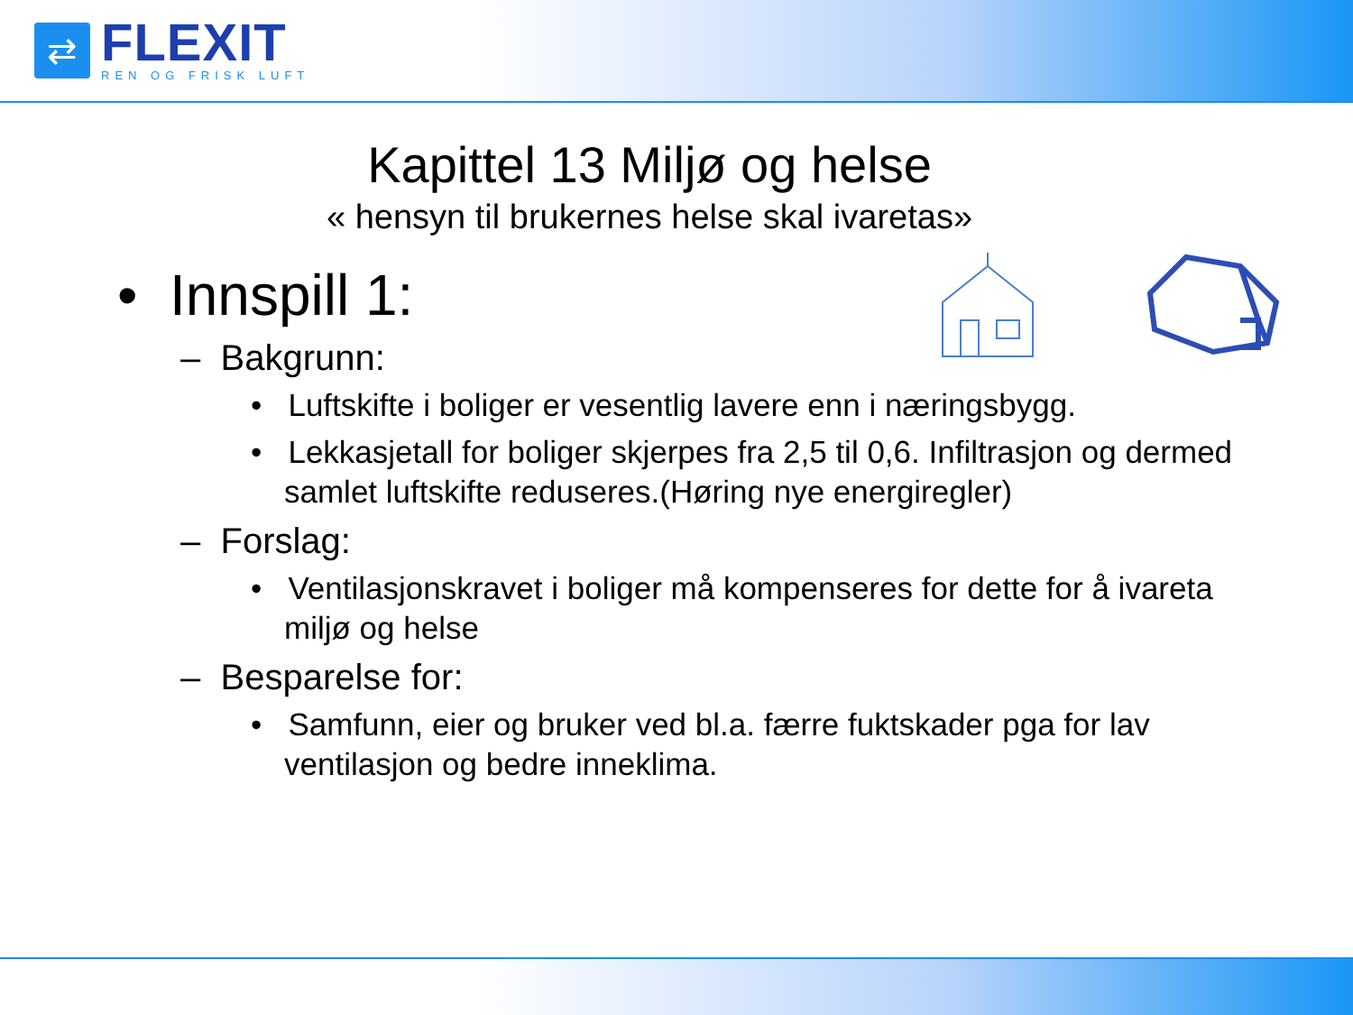⇄
FLEXIT
REN OG FRISK LUFT
Kapittel 13 Miljø og helse
« hensyn til brukernes helse skal ivaretas»
• Innspill 1:
– Bakgrunn:
• Luftskifte i boliger er vesentlig lavere enn i næringsbygg.
• Lekkasjetall for boliger skjerpes fra 2,5 til 0,6. Infiltrasjon og dermed samlet luftskifte reduseres.(Høring nye energiregler)
– Forslag:
• Ventilasjonskravet i boliger må kompenseres for dette for å ivareta miljø og helse
– Besparelse for:
• Samfunn, eier og bruker ved bl.a. færre fuktskader pga for lav ventilasjon og bedre inneklima.